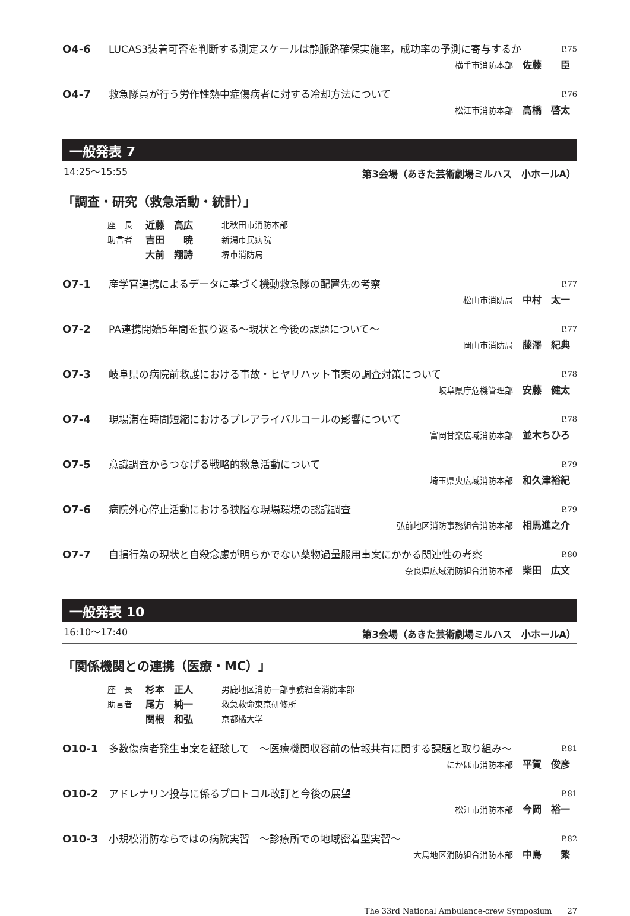O4-6 LUCAS3装着可否を判断する測定スケールは静脈路確保実施率，成功率の予測に寄与するか P.75
横手市消防本部 佐藤　　臣
O4-7 救急隊員が行う労作性熱中症傷病者に対する冷却方法について P.76
松江市消防本部 高橋　啓太
一般発表 7
14:25〜15:55 第3会場（あきた芸術劇場ミルハス　小ホールA）
「調査・研究（救急活動・統計）」
座　長 近藤　高広 北秋田市消防本部
助言者 吉田　　暁 新潟市民病院
大前　翔詩 堺市消防局
O7-1 産学官連携によるデータに基づく機動救急隊の配置先の考察 P.77
松山市消防局 中村　太一
O7-2 PA連携開始5年間を振り返る〜現状と今後の課題について〜 P.77
岡山市消防局 藤澤　紀典
O7-3 岐阜県の病院前救護における事故・ヒヤリハット事案の調査対策について P.78
岐阜県庁危機管理部 安藤　健太
O7-4 現場滞在時間短縮におけるプレアライバルコールの影響について P.78
富岡甘楽広域消防本部 並木ちひろ
O7-5 意識調査からつなげる戦略的救急活動について P.79
埼玉県央広域消防本部 和久津裕紀
O7-6 病院外心停止活動における狭隘な現場環境の認識調査 P.79
弘前地区消防事務組合消防本部 相馬進之介
O7-7 自損行為の現状と自殺念慮が明らかでない薬物過量服用事案にかかる関連性の考察 P.80
奈良県広域消防組合消防本部 柴田　広文
一般発表 10
16:10〜17:40 第3会場（あきた芸術劇場ミルハス　小ホールA）
「関係機関との連携（医療・MC）」
座　長 杉本　正人 男鹿地区消防一部事務組合消防本部
助言者 尾方　純一 救急救命東京研修所
関根　和弘 京都橘大学
O10-1 多数傷病者発生事案を経験して　〜医療機関収容前の情報共有に関する課題と取り組み〜 P.81
にかほ市消防本部 平賀　俊彦
O10-2 アドレナリン投与に係るプロトコル改訂と今後の展望 P.81
松江市消防本部 今岡　裕一
O10-3 小規模消防ならではの病院実習　〜診療所での地域密着型実習〜 P.82
大島地区消防組合消防本部 中島　　繁
The 33rd National Ambulance-crew Symposium　　27